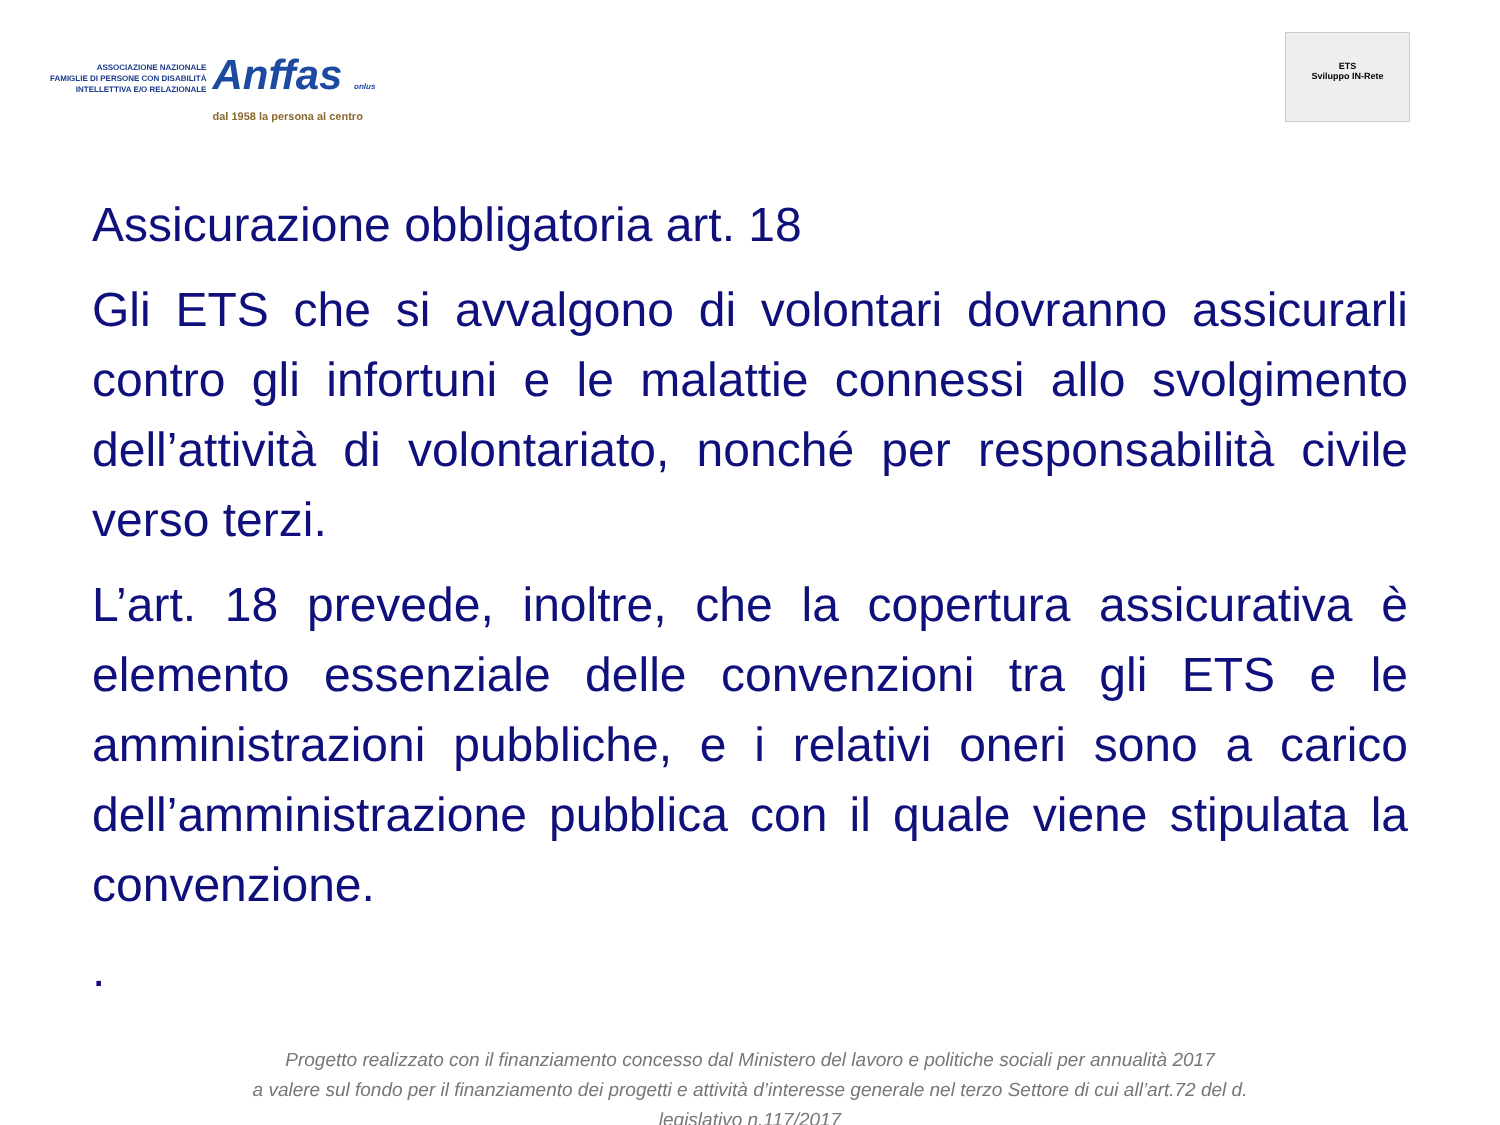ASSOCIAZIONE NAZIONALE
FAMIGLIE DI PERSONE CON DISABILITÀ
INTELLETTIVA E/O RELAZIONALE
Anffas onlus
dal 1958 la persona al centro
ETS
Sviluppo IN-Rete
Assicurazione obbligatoria art. 18
Gli ETS che si avvalgono di volontari dovranno assicurarli contro gli infortuni e le malattie connessi allo svolgimento dell’attività di volontariato, nonché per responsabilità civile verso terzi.
L’art. 18 prevede, inoltre, che la copertura assicurativa è elemento essenziale delle convenzioni tra gli ETS e le amministrazioni pubbliche, e i relativi oneri sono a carico dell’amministrazione pubblica con il quale viene stipulata la convenzione.
.
Progetto realizzato con il finanziamento concesso dal Ministero del lavoro e politiche sociali per annualità 2017
a valere sul fondo per il finanziamento dei progetti e attività d’interesse generale nel terzo Settore di cui all’art.72 del d.
legislativo n.117/2017